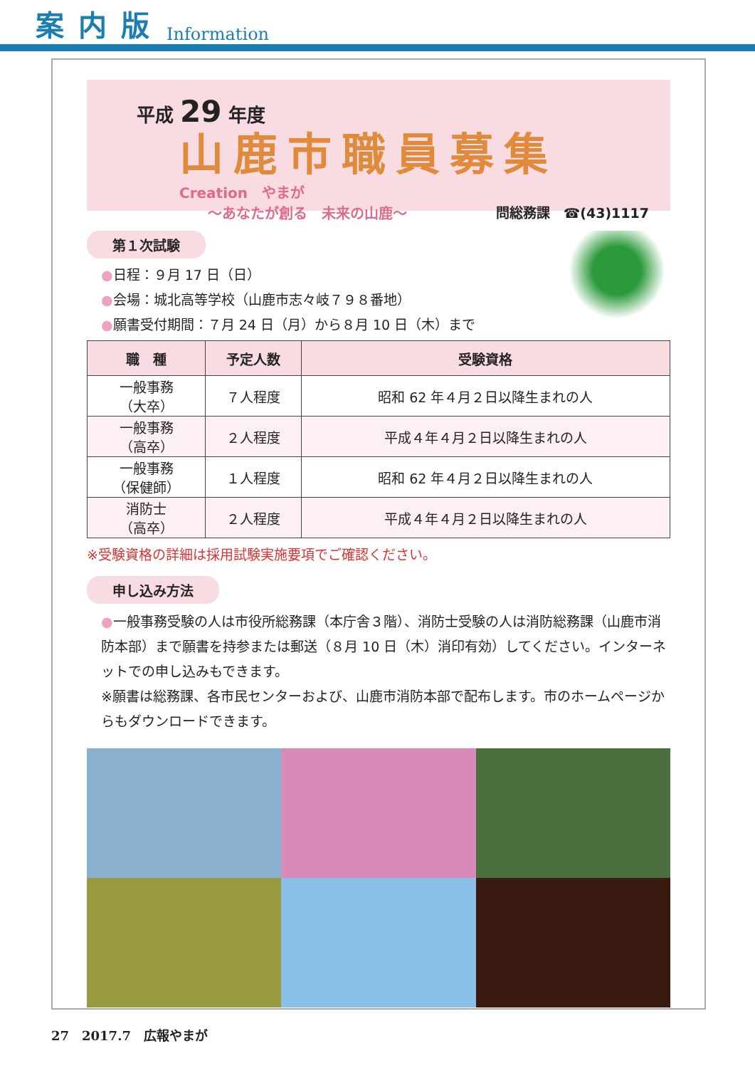案内版 Information
平成 29 年度
山鹿市職員募集
Creation　やまが
～あなたが創る　未来の山鹿～ 問総務課　☎(43)1117
第１次試験
●日程：９月 17 日（日）
●会場：城北高等学校（山鹿市志々岐７９８番地）
●願書受付期間：７月 24 日（月）から８月 10 日（木）まで
| 職 種 | 予定人数 | 受験資格 |
| --- | --- | --- |
| 一般事務 （大卒） | ７人程度 | 昭和 62 年４月２日以降生まれの人 |
| 一般事務 （高卒） | ２人程度 | 平成４年４月２日以降生まれの人 |
| 一般事務 （保健師） | １人程度 | 昭和 62 年４月２日以降生まれの人 |
| 消防士 （高卒） | ２人程度 | 平成４年４月２日以降生まれの人 |
※受験資格の詳細は採用試験実施要項でご確認ください。
申し込み方法
●一般事務受験の人は市役所総務課（本庁舎３階）、消防士受験の人は消防総務課（山鹿市消防本部）まで願書を持参または郵送（８月 10 日（木）消印有効）してください。インターネットでの申し込みもできます。
※願書は総務課、各市民センターおよび、山鹿市消防本部で配布します。市のホームページからもダウンロードできます。
27　2017.7　広報やまが